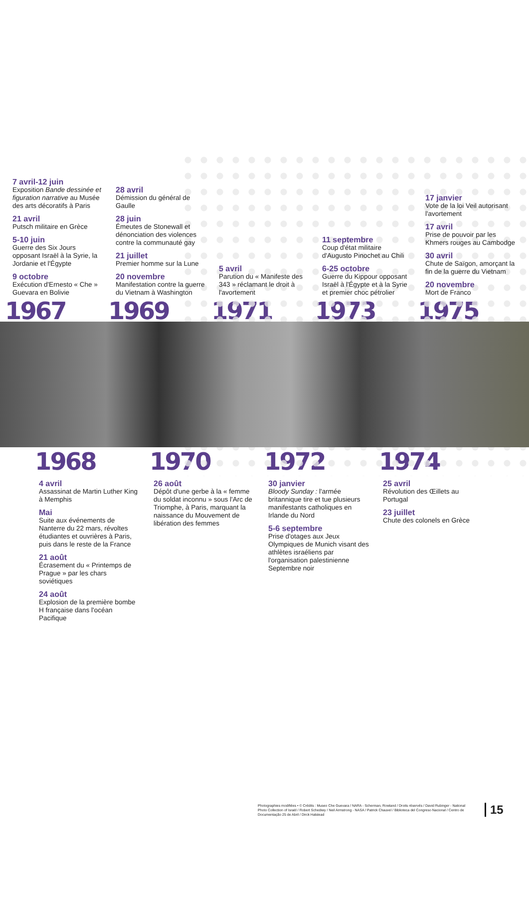7 avril-12 juin
Exposition Bande dessinée et figuration narrative au Musée des arts décoratifs à Paris
21 avril
Putsch militaire en Grèce
5-10 juin
Guerre des Six Jours opposant Israël à la Syrie, la Jordanie et l'Égypte
9 octobre
Exécution d'Ernesto « Che » Guevara en Bolivie
28 avril
Démission du général de Gaulle
28 juin
Émeutes de Stonewall et dénonciation des violences contre la communauté gay
21 juillet
Premier homme sur la Lune
20 novembre
Manifestation contre la guerre du Vietnam à Washington
5 avril
Parution du « Manifeste des 343 » réclamant le droit à l'avortement
11 septembre
Coup d'état militaire d'Augusto Pinochet au Chili
6-25 octobre
Guerre du Kippour opposant Israël à l'Égypte et à la Syrie et premier choc pétrolier
17 janvier
Vote de la loi Veil autorisant l'avortement
17 avril
Prise de pouvoir par les Khmers rouges au Cambodge
30 avril
Chute de Saïgon, amorçant la fin de la guerre du Vietnam
20 novembre
Mort de Franco
1967 1969 1971 1973 1975
1968 1970 1972 1974
4 avril
Assassinat de Martin Luther King à Memphis
Mai
Suite aux événements de Nanterre du 22 mars, révoltes étudiantes et ouvrières à Paris, puis dans le reste de la France
21 août
Écrasement du « Printemps de Prague » par les chars soviétiques
24 août
Explosion de la première bombe H française dans l'océan Pacifique
26 août
Dépôt d'une gerbe à la « femme du soldat inconnu » sous l'Arc de Triomphe, à Paris, marquant la naissance du Mouvement de libération des femmes
30 janvier
Bloody Sunday : l'armée britannique tire et tue plusieurs manifestants catholiques en Irlande du Nord
5-6 septembre
Prise d'otages aux Jeux Olympiques de Munich visant des athlètes israéliens par l'organisation palestinienne Septembre noir
25 avril
Révolution des Œillets au Portugal
23 juillet
Chute des colonels en Grèce
Photographies modifiées • © Crédits : Museo Che Guevara / NARA - Scherman, Rowland / Droits réservés / David Rubinger - National Photo Collection of Israël / Robert Schediwy / Neil Armstrong - NASA / Patrick Chauvel / Biblioteca del Congreso Nacional / Centro de Documentação 25 de Abril / Dirck Halstead
15